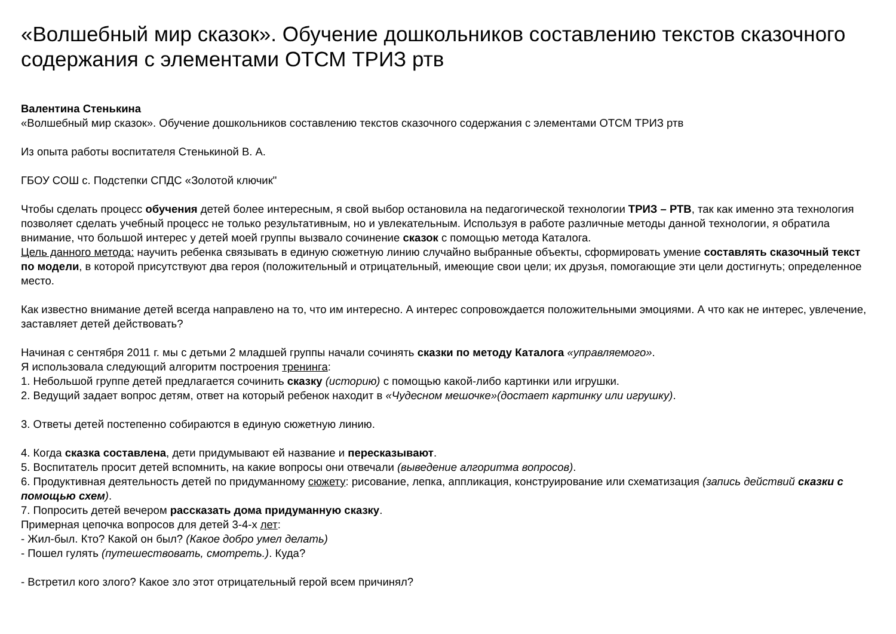«Волшебный мир сказок». Обучение дошкольников составлению текстов сказочного содержания с элементами ОТСМ ТРИЗ ртв
Валентина Стенькина
«Волшебный мир сказок». Обучение дошкольников составлению текстов сказочного содержания с элементами ОТСМ ТРИЗ ртв
Из опыта работы воспитателя Стенькиной В. А.
ГБОУ СОШ с. Подстепки СПДС «Золотой ключик"
Чтобы сделать процесс обучения детей более интересным, я свой выбор остановила на педагогической технологии ТРИЗ – РТВ, так как именно эта технология позволяет сделать учебный процесс не только результативным, но и увлекательным. Используя в работе различные методы данной технологии, я обратила внимание, что большой интерес у детей моей группы вызвало сочинение сказок с помощью метода Каталога.
Цель данного метода: научить ребенка связывать в единую сюжетную линию случайно выбранные объекты, сформировать умение составлять сказочный текст по модели, в которой присутствуют два героя (положительный и отрицательный, имеющие свои цели; их друзья, помогающие эти цели достигнуть; определенное место.
Как известно внимание детей всегда направлено на то, что им интересно. А интерес сопровождается положительными эмоциями. А что как не интерес, увлечение, заставляет детей действовать?
Начиная с сентября 2011 г. мы с детьми 2 младшей группы начали сочинять сказки по методу Каталога «управляемого».
Я использовала следующий алгоритм построения тренинга:
1. Небольшой группе детей предлагается сочинить сказку (историю) с помощью какой-либо картинки или игрушки.
2. Ведущий задает вопрос детям, ответ на который ребенок находит в «Чудесном мешочке»(достает картинку или игрушку).
3. Ответы детей постепенно собираются в единую сюжетную линию.
4. Когда сказка составлена, дети придумывают ей название и пересказывают.
5. Воспитатель просит детей вспомнить, на какие вопросы они отвечали (выведение алгоритма вопросов).
6. Продуктивная деятельность детей по придуманному сюжету: рисование, лепка, аппликация, конструирование или схематизация (запись действий сказки с помощью схем).
7. Попросить детей вечером рассказать дома придуманную сказку.
Примерная цепочка вопросов для детей 3-4-х лет:
- Жил-был. Кто? Какой он был? (Какое добро умел делать)
- Пошел гулять (путешествовать, смотреть.). Куда?
- Встретил кого злого? Какое зло этот отрицательный герой всем причинял?